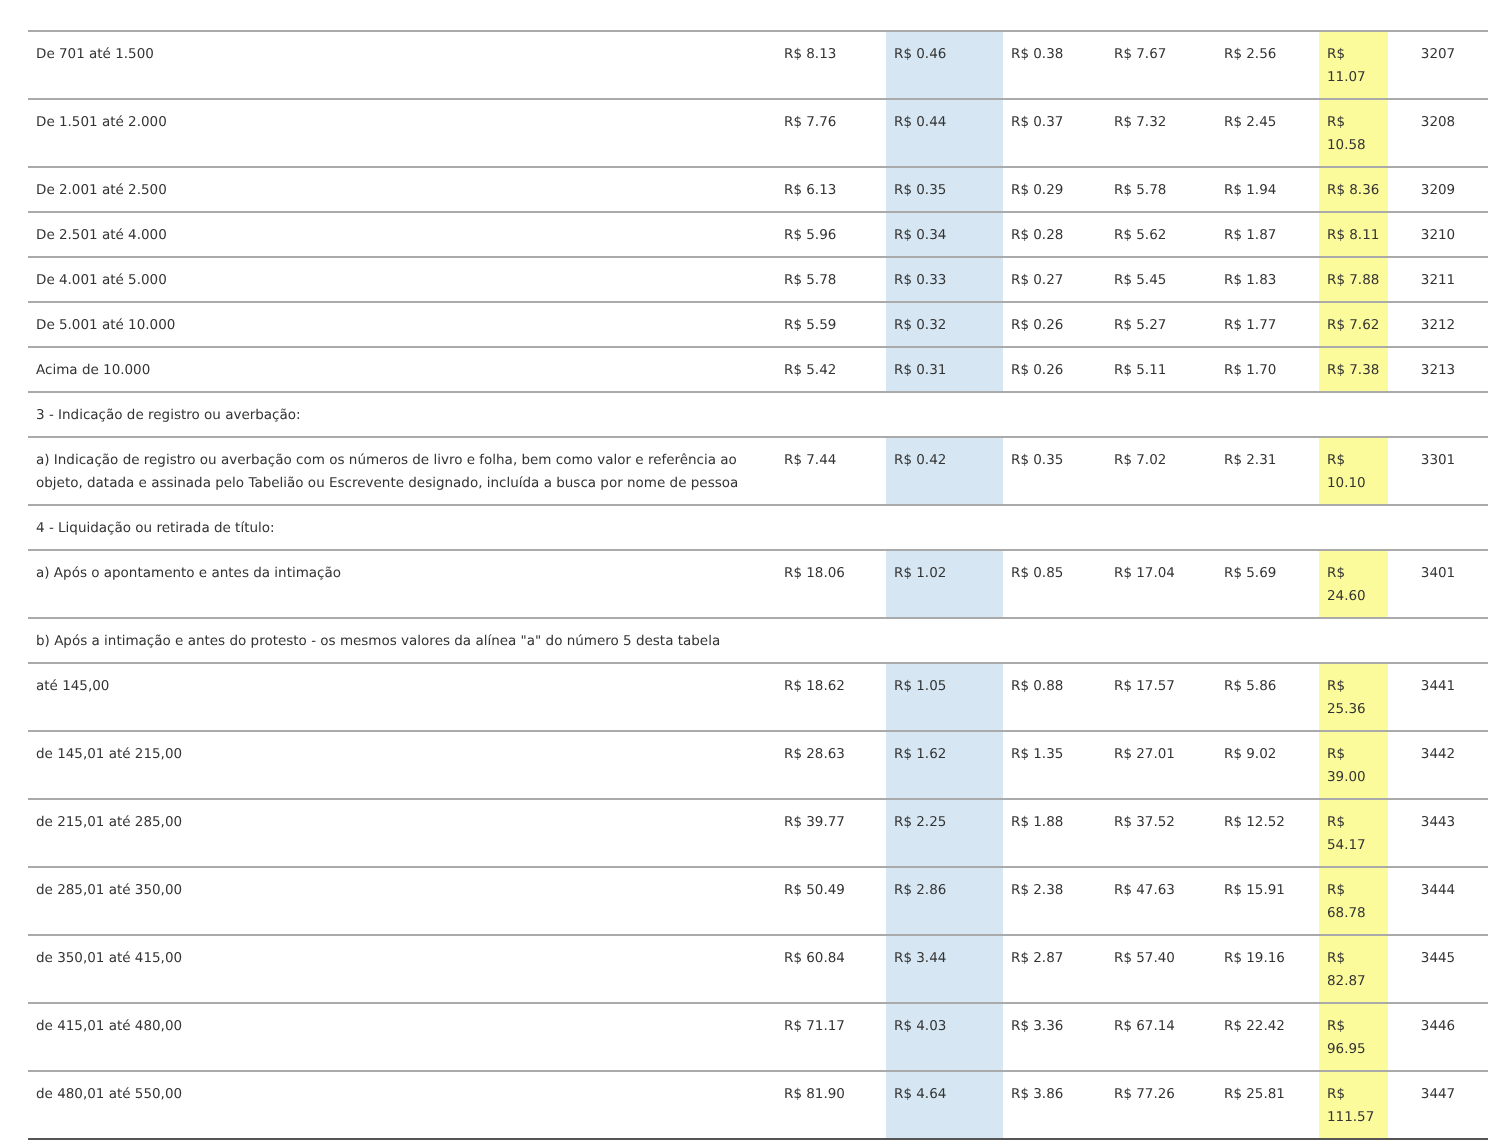| De 701 até 1.500 | R$ 8.13 | R$ 0.46 | R$ 0.38 | R$ 7.67 | R$ 2.56 | R$ 11.07 | 3207 |
| De 1.501 até 2.000 | R$ 7.76 | R$ 0.44 | R$ 0.37 | R$ 7.32 | R$ 2.45 | R$ 10.58 | 3208 |
| De 2.001 até 2.500 | R$ 6.13 | R$ 0.35 | R$ 0.29 | R$ 5.78 | R$ 1.94 | R$ 8.36 | 3209 |
| De 2.501 até 4.000 | R$ 5.96 | R$ 0.34 | R$ 0.28 | R$ 5.62 | R$ 1.87 | R$ 8.11 | 3210 |
| De 4.001 até 5.000 | R$ 5.78 | R$ 0.33 | R$ 0.27 | R$ 5.45 | R$ 1.83 | R$ 7.88 | 3211 |
| De 5.001 até 10.000 | R$ 5.59 | R$ 0.32 | R$ 0.26 | R$ 5.27 | R$ 1.77 | R$ 7.62 | 3212 |
| Acima de 10.000 | R$ 5.42 | R$ 0.31 | R$ 0.26 | R$ 5.11 | R$ 1.70 | R$ 7.38 | 3213 |
| 3 - Indicação de registro ou averbação: | | | | | | | |
| a) Indicação de registro ou averbação com os números de livro e folha, bem como valor e referência ao objeto, datada e assinada pelo Tabelião ou Escrevente designado, incluída a busca por nome de pessoa | R$ 7.44 | R$ 0.42 | R$ 0.35 | R$ 7.02 | R$ 2.31 | R$ 10.10 | 3301 |
| 4 - Liquidação ou retirada de título: | | | | | | | |
| a) Após o apontamento e antes da intimação | R$ 18.06 | R$ 1.02 | R$ 0.85 | R$ 17.04 | R$ 5.69 | R$ 24.60 | 3401 |
| b) Após a intimação e antes do protesto - os mesmos valores da alínea "a" do número 5 desta tabela | | | | | | | |
| até 145,00 | R$ 18.62 | R$ 1.05 | R$ 0.88 | R$ 17.57 | R$ 5.86 | R$ 25.36 | 3441 |
| de 145,01 até 215,00 | R$ 28.63 | R$ 1.62 | R$ 1.35 | R$ 27.01 | R$ 9.02 | R$ 39.00 | 3442 |
| de 215,01 até 285,00 | R$ 39.77 | R$ 2.25 | R$ 1.88 | R$ 37.52 | R$ 12.52 | R$ 54.17 | 3443 |
| de 285,01 até 350,00 | R$ 50.49 | R$ 2.86 | R$ 2.38 | R$ 47.63 | R$ 15.91 | R$ 68.78 | 3444 |
| de 350,01 até 415,00 | R$ 60.84 | R$ 3.44 | R$ 2.87 | R$ 57.40 | R$ 19.16 | R$ 82.87 | 3445 |
| de 415,01 até 480,00 | R$ 71.17 | R$ 4.03 | R$ 3.36 | R$ 67.14 | R$ 22.42 | R$ 96.95 | 3446 |
| de 480,01 até 550,00 | R$ 81.90 | R$ 4.64 | R$ 3.86 | R$ 77.26 | R$ 25.81 | R$ 111.57 | 3447 |